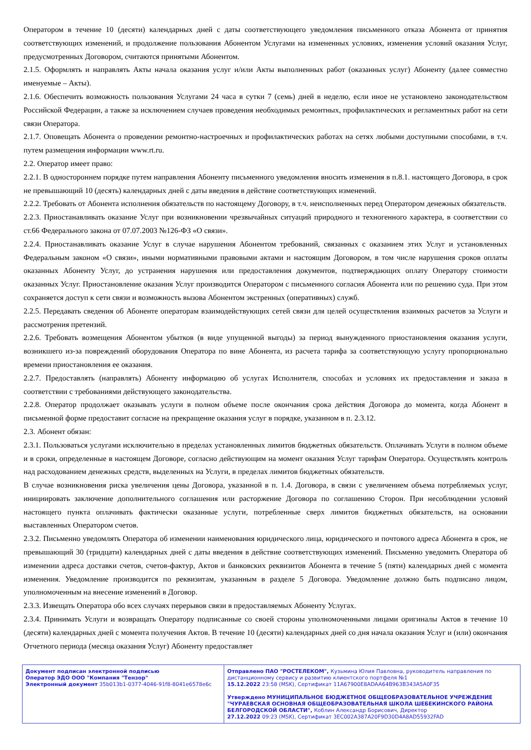Оператором в течение 10 (десяти) календарных дней с даты соответствующего уведомления письменного отказа Абонента от принятия соответствующих изменений, и продолжение пользования Абонентом Услугами на измененных условиях, изменения условий оказания Услуг, предусмотренных Договором, считаются принятыми Абонентом.
2.1.5. Оформлять и направлять Акты начала оказания услуг и/или Акты выполненных работ (оказанных услуг) Абоненту (далее совместно именуемые – Акты).
2.1.6. Обеспечить возможность пользования Услугами 24 часа в сутки 7 (семь) дней в неделю, если иное не установлено законодательством Российской Федерации, а также за исключением случаев проведения необходимых ремонтных, профилактических и регламентных работ на сети связи Оператора.
2.1.7. Оповещать Абонента о проведении ремонтно-настроечных и профилактических работах на сетях любыми доступными способами, в т.ч. путем размещения информации www.rt.ru.
2.2. Оператор имеет право:
2.2.1. В одностороннем порядке путем направления Абоненту письменного уведомления вносить изменения в п.8.1. настоящего Договора, в срок не превышающий 10 (десять) календарных дней с даты введения в действие соответствующих изменений.
2.2.2. Требовать от Абонента исполнения обязательств по настоящему Договору, в т.ч. неисполненных перед Оператором денежных обязательств.
2.2.3. Приостанавливать оказание Услуг при возникновении чрезвычайных ситуаций природного и техногенного характера, в соответствии со ст.66 Федерального закона от 07.07.2003 №126-ФЗ «О связи».
2.2.4. Приостанавливать оказание Услуг в случае нарушения Абонентом требований, связанных с оказанием этих Услуг и установленных Федеральным законом «О связи», иными нормативными правовыми актами и настоящим Договором, в том числе нарушения сроков оплаты оказанных Абоненту Услуг, до устранения нарушения или предоставления документов, подтверждающих оплату Оператору стоимости оказанных Услуг. Приостановление оказания Услуг производится Оператором с письменного согласия Абонента или по решению суда. При этом сохраняется доступ к сети связи и возможность вызова Абонентом экстренных (оперативных) служб.
2.2.5. Передавать сведения об Абоненте операторам взаимодействующих сетей связи для целей осуществления взаимных расчетов за Услуги и рассмотрения претензий.
2.2.6. Требовать возмещения Абонентом убытков (в виде упущенной выгоды) за период вынужденного приостановления оказания услуги, возникшего из-за повреждений оборудования Оператора по вине Абонента, из расчета тарифа за соответствующую услугу пропорционально времени приостановления ее оказания.
2.2.7. Предоставлять (направлять) Абоненту информацию об услугах Исполнителя, способах и условиях их предоставления и заказа в соответствии с требованиями действующего законодательства.
2.2.8. Оператор продолжает оказывать услуги в полном объеме после окончания срока действия Договора до момента, когда Абонент в письменной форме предоставит согласие на прекращение оказания услуг в порядке, указанном в п. 2.3.12.
2.3. Абонент обязан:
2.3.1. Пользоваться услугами исключительно в пределах установленных лимитов бюджетных обязательств. Оплачивать Услуги в полном объеме и в сроки, определенные в настоящем Договоре, согласно действующим на момент оказания Услуг тарифам Оператора. Осуществлять контроль над расходованием денежных средств, выделенных на Услуги, в пределах лимитов бюджетных обязательств.
В случае возникновения риска увеличения цены Договора, указанной в п. 1.4. Договора, в связи с увеличением объема потребляемых услуг, инициировать заключение дополнительного соглашения или расторжение Договора по соглашению Сторон. При несоблюдении условий настоящего пункта оплачивать фактически оказанные услуги, потребленные сверх лимитов бюджетных обязательств, на основании выставленных Оператором счетов.
2.3.2. Письменно уведомлять Оператора об изменении наименования юридического лица, юридического и почтового адреса Абонента в срок, не превышающий 30 (тридцати) календарных дней с даты введения в действие соответствующих изменений. Письменно уведомить Оператора об изменении адреса доставки счетов, счетов-фактур, Актов и банковских реквизитов Абонента в течение 5 (пяти) календарных дней с момента изменения. Уведомление производится по реквизитам, указанным в разделе 5 Договора. Уведомление должно быть подписано лицом, уполномоченным на внесение изменений в Договор.
2.3.3. Извещать Оператора обо всех случаях перерывов связи в предоставляемых Абоненту Услугах.
2.3.4. Принимать Услуги и возвращать Оператору подписанные со своей стороны уполномоченными лицами оригиналы Актов в течение 10 (десяти) календарных дней с момента получения Актов. В течение 10 (десяти) календарных дней со дня начала оказания Услуг и (или) окончания Отчетного периода (месяца оказания Услуг) Абоненту предоставляет
| Документ подписан электронной подписью Оператор ЭДО ООО "Компания "Тензор" Электронный документ 35b013b1-0377-4046-91f8-8041e6578e6c | Отправлено ПАО "РОСТЕЛЕКОМ", Кузьмина Юлия Павловна, руководитель направления по дистанционному сервису и развитию клиентского портфеля №1 15.12.2022 23:58 (MSK), Сертификат 11A67900E8ADAA64B963B343A5A0F35 Утверждено МУНИЦИПАЛЬНОЕ БЮДЖЕТНОЕ ОБЩЕОБРАЗОВАТЕЛЬНОЕ УЧРЕЖДЕНИЕ "ЧУРАЕВСКАЯ ОСНОВНАЯ ОБЩЕОБРАЗОВАТЕЛЬНАЯ ШКОЛА ШЕБЕКИНСКОГО РАЙОНА БЕЛГОРОДСКОЙ ОБЛАСТИ", Коблин Александр Борисович, Директор 27.12.2022 09:23 (MSK), Сертификат 3EC002A387A20F9D30D4A8AD55932FAD |